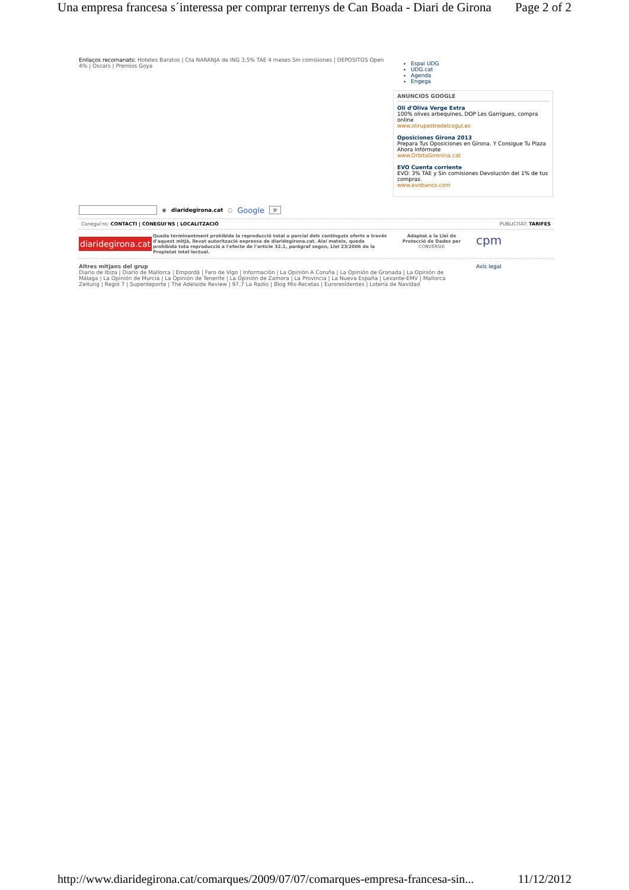Una empresa francesa s´interessa per comprar terrenys de Can Boada - Diari de Girona Page 2 of 2
Enllaços recomanats: Hoteles Baratos | Cta NARANJA de ING 3,5% TAE 4 meses Sin comisiones | DEPOSITOS Open 4% | Oscars | Premios Goya
Espai UDG
UDG.cat
Agenda
Engega
ANUNCIOS GOOGLE
Oli d'Oliva Verge Extra
100% olives arbequines, DOP Les Garrigues, compra online
www.olirupestredelcogul.es
Oposiciones Girona 2013
Prepara Tus Oposiciones en Girona. Y Consigue Tu Plaza Ahora Infórmate
www.OrbitaGironina.cat
EVO Cuenta corriente
EVO: 3% TAE y Sin comisiones Devolución del 1% de tus compras.
www.evobanco.com
◉ diaridegirona.cat ○ Google Ir
Conegui'ns: CONTACTI | CONEGUI'NS | LOCALITZACIÓ PUBLICITAT: TARIFES
diaridegirona.cat Queda terminantment prohibida la reproducció total o parcial dels continguts oferts a través d'aquest mitjà, llevat autorització expressa de diaridegirona.cat. Així mateix, queda prohibida tota reproducció a l'efecte de l'article 32.1, paràgraf segon, Llei 23/2006 de la Propietat intel·lectual.
Adaptat a la Llei de Protecció de Dades per
CONVERSIA
cpm
Altres mitjans del grup
Diario de Ibiza | Diario de Mallorca | Empordà | Faro de Vigo | Información | La Opinión A Coruña | La Opinión de Granada | La Opinión de Málaga | La Opinión de Murcia | La Opinión de Tenerife | La Opinión de Zamora | La Provincia | La Nueva España | Levante-EMV | Mallorca Zeitung | Regió 7 | Superdeporte | The Adelaide Review | 97.7 La Radio | Blog Mis-Recetas | Euroresidentes | Lotería de Navidad
Avís legal
http://www.diaridegirona.cat/comarques/2009/07/07/comarques-empresa-francesa-sin... 11/12/2012